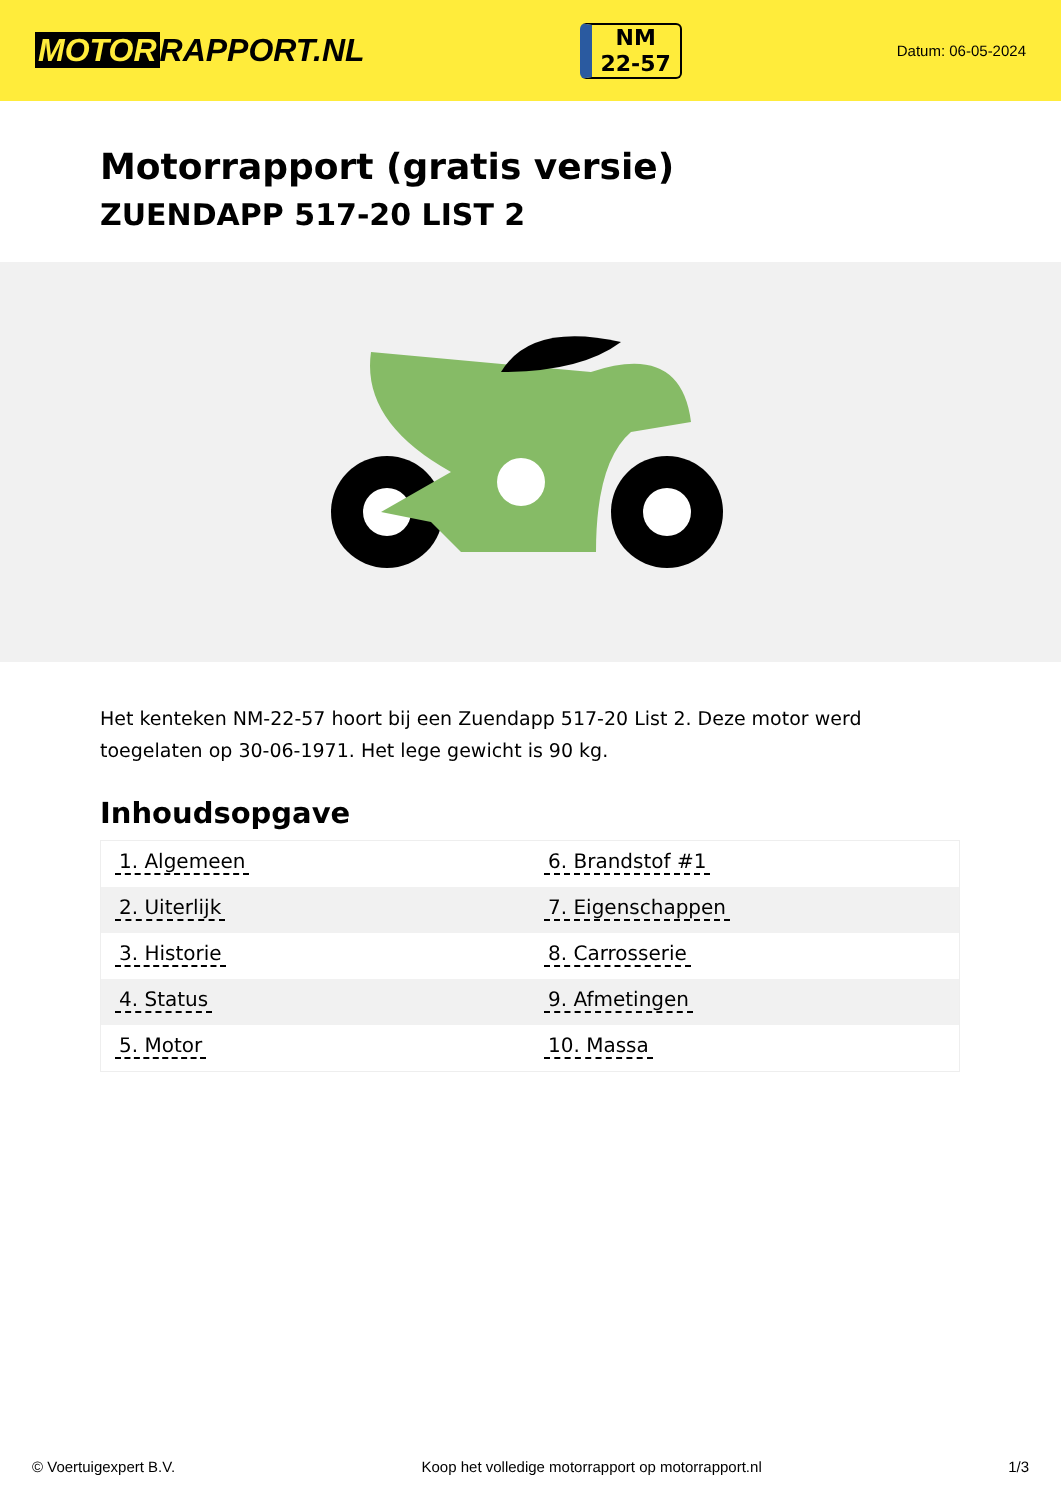MOTOR RAPPORT.NL
NM
22-57
Datum: 06-05-2024
Motorrapport (gratis versie)
ZUENDAPP 517-20 LIST 2
Het kenteken NM-22-57 hoort bij een Zuendapp 517-20 List 2. Deze motor werd toegelaten op 30-06-1971. Het lege gewicht is 90 kg.
Inhoudsopgave
| 1. Algemeen | 6. Brandstof #1 |
| 2. Uiterlijk | 7. Eigenschappen |
| 3. Historie | 8. Carrosserie |
| 4. Status | 9. Afmetingen |
| 5. Motor | 10. Massa |
© Voertuigexpert B.V. Koop het volledige motorrapport op motorrapport.nl 1/3